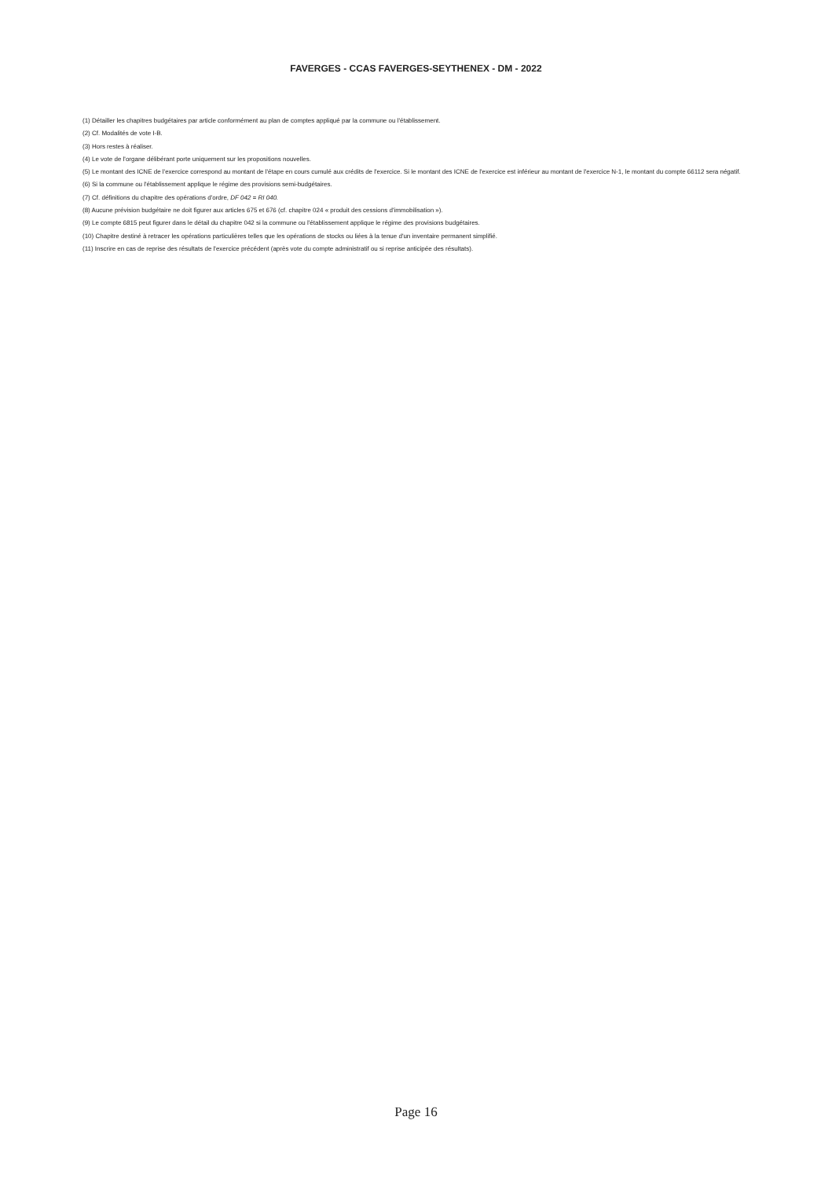FAVERGES - CCAS FAVERGES-SEYTHENEX - DM - 2022
(1) Détailler les chapitres budgétaires par article conformément au plan de comptes appliqué par la commune ou l'établissement.
(2) Cf. Modalités de vote I-B.
(3) Hors restes à réaliser.
(4) Le vote de l'organe délibérant porte uniquement sur les propositions nouvelles.
(5) Le montant des ICNE de l'exercice correspond au montant de l'étape en cours cumulé aux crédits de l'exercice. Si le montant des ICNE de l'exercice est inférieur au montant de l'exercice N-1, le montant du compte 66112 sera négatif.
(6) Si la commune ou l'établissement applique le régime des provisions semi-budgétaires.
(7) Cf. définitions du chapitre des opérations d'ordre, DF 042 = RI 040.
(8) Aucune prévision budgétaire ne doit figurer aux articles 675 et 676 (cf. chapitre 024 « produit des cessions d'immobilisation »).
(9) Le compte 6815 peut figurer dans le détail du chapitre 042 si la commune ou l'établissement applique le régime des provisions budgétaires.
(10) Chapitre destiné à retracer les opérations particulières telles que les opérations de stocks ou liées à la tenue d'un inventaire permanent simplifié.
(11) Inscrire en cas de reprise des résultats de l'exercice précédent (après vote du compte administratif ou si reprise anticipée des résultats).
Page 16